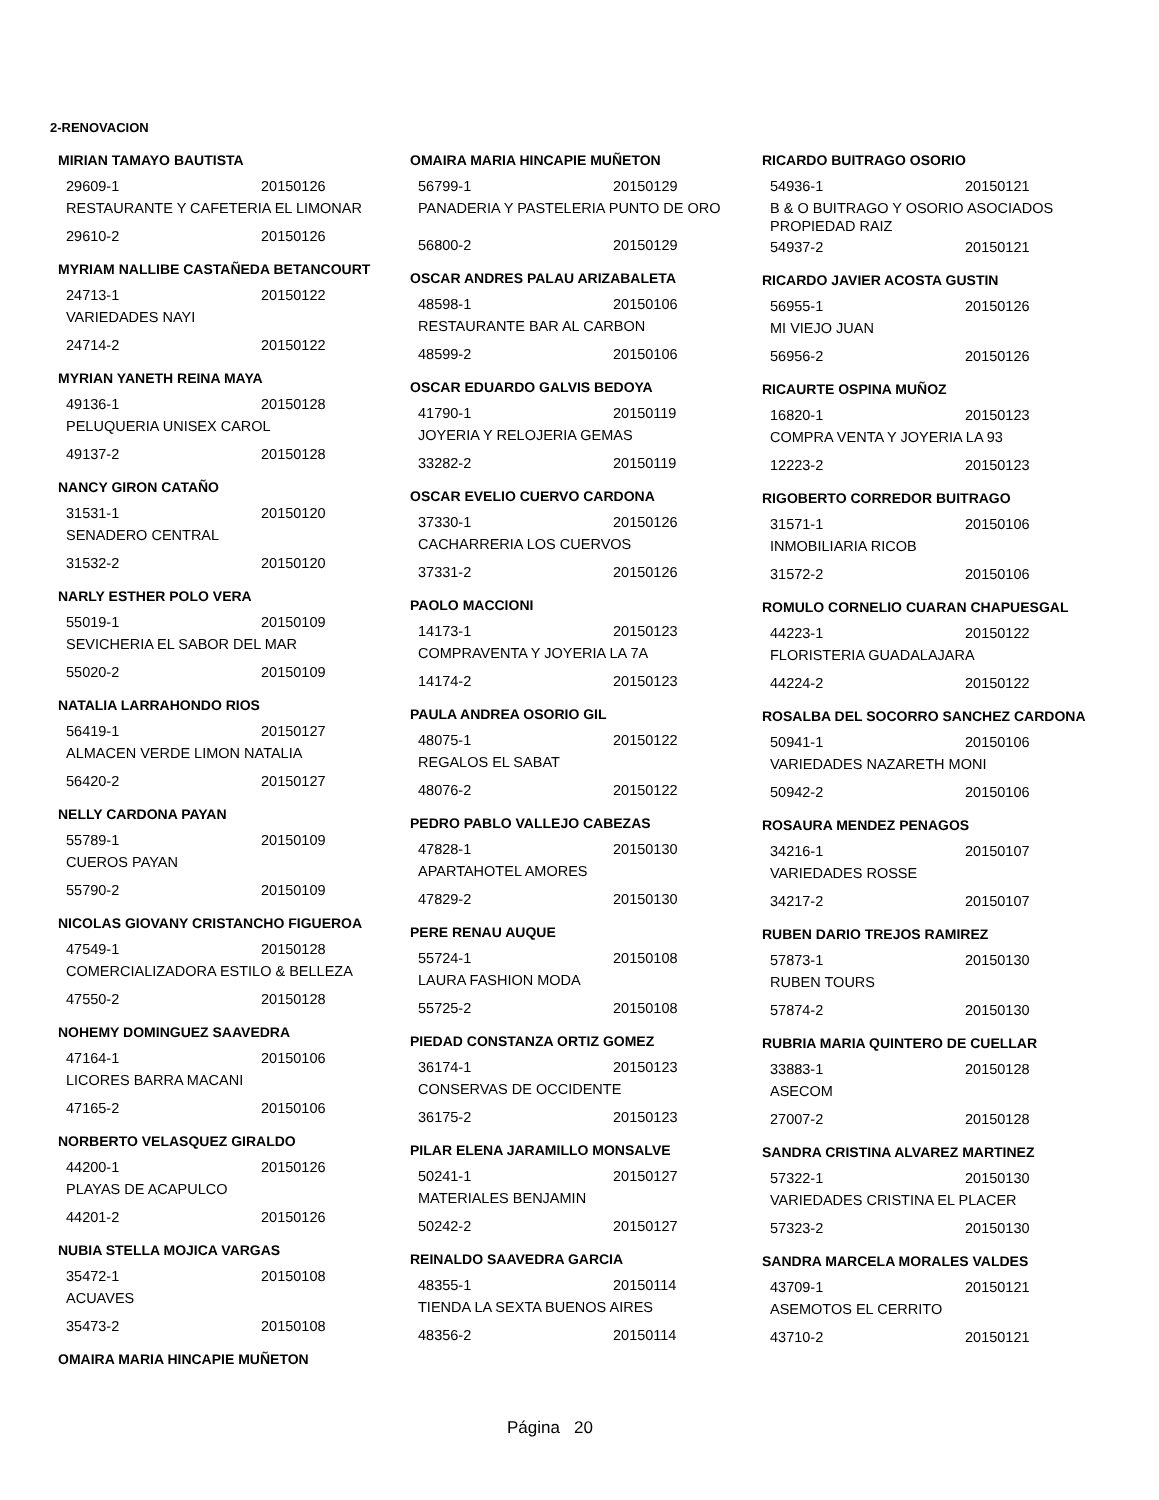2-RENOVACION
MIRIAN TAMAYO BAUTISTA
29609-1 20150126
RESTAURANTE Y CAFETERIA EL LIMONAR
29610-2 20150126
MYRIAM NALLIBE CASTAÑEDA BETANCOURT
24713-1 20150122
VARIEDADES NAYI
24714-2 20150122
MYRIAN YANETH REINA MAYA
49136-1 20150128
PELUQUERIA UNISEX CAROL
49137-2 20150128
NANCY GIRON CATAÑO
31531-1 20150120
SENADERO CENTRAL
31532-2 20150120
NARLY ESTHER POLO VERA
55019-1 20150109
SEVICHERIA EL SABOR DEL MAR
55020-2 20150109
NATALIA LARRAHONDO RIOS
56419-1 20150127
ALMACEN VERDE LIMON NATALIA
56420-2 20150127
NELLY CARDONA PAYAN
55789-1 20150109
CUEROS PAYAN
55790-2 20150109
NICOLAS GIOVANY CRISTANCHO FIGUEROA
47549-1 20150128
COMERCIALIZADORA ESTILO & BELLEZA
47550-2 20150128
NOHEMY DOMINGUEZ SAAVEDRA
47164-1 20150106
LICORES BARRA MACANI
47165-2 20150106
NORBERTO VELASQUEZ GIRALDO
44200-1 20150126
PLAYAS DE ACAPULCO
44201-2 20150126
NUBIA STELLA MOJICA VARGAS
35472-1 20150108
ACUAVES
35473-2 20150108
OMAIRA MARIA HINCAPIE MUÑETON
OMAIRA MARIA HINCAPIE MUÑETON
56799-1 20150129
PANADERIA Y PASTELERIA PUNTO DE ORO
56800-2 20150129
OSCAR ANDRES PALAU ARIZABALETA
48598-1 20150106
RESTAURANTE BAR AL CARBON
48599-2 20150106
OSCAR EDUARDO GALVIS BEDOYA
41790-1 20150119
JOYERIA Y RELOJERIA GEMAS
33282-2 20150119
OSCAR EVELIO CUERVO CARDONA
37330-1 20150126
CACHARRERIA LOS CUERVOS
37331-2 20150126
PAOLO MACCIONI
14173-1 20150123
COMPRAVENTA Y JOYERIA LA 7A
14174-2 20150123
PAULA ANDREA OSORIO GIL
48075-1 20150122
REGALOS EL SABAT
48076-2 20150122
PEDRO PABLO VALLEJO CABEZAS
47828-1 20150130
APARTAHOTEL AMORES
47829-2 20150130
PERE RENAU AUQUE
55724-1 20150108
LAURA FASHION MODA
55725-2 20150108
PIEDAD CONSTANZA ORTIZ GOMEZ
36174-1 20150123
CONSERVAS DE OCCIDENTE
36175-2 20150123
PILAR ELENA JARAMILLO MONSALVE
50241-1 20150127
MATERIALES BENJAMIN
50242-2 20150127
REINALDO SAAVEDRA GARCIA
48355-1 20150114
TIENDA LA SEXTA BUENOS AIRES
48356-2 20150114
RICARDO BUITRAGO OSORIO
54936-1 20150121
B & O BUITRAGO Y OSORIO ASOCIADOS PROPIEDAD RAIZ
54937-2 20150121
RICARDO JAVIER ACOSTA GUSTIN
56955-1 20150126
MI VIEJO JUAN
56956-2 20150126
RICAURTE OSPINA MUÑOZ
16820-1 20150123
COMPRA VENTA Y JOYERIA LA 93
12223-2 20150123
RIGOBERTO CORREDOR BUITRAGO
31571-1 20150106
INMOBILIARIA RICOB
31572-2 20150106
ROMULO CORNELIO CUARAN CHAPUESGAL
44223-1 20150122
FLORISTERIA GUADALAJARA
44224-2 20150122
ROSALBA DEL SOCORRO SANCHEZ CARDONA
50941-1 20150106
VARIEDADES NAZARETH MONI
50942-2 20150106
ROSAURA MENDEZ PENAGOS
34216-1 20150107
VARIEDADES ROSSE
34217-2 20150107
RUBEN DARIO TREJOS RAMIREZ
57873-1 20150130
RUBEN TOURS
57874-2 20150130
RUBRIA MARIA QUINTERO DE CUELLAR
33883-1 20150128
ASECOM
27007-2 20150128
SANDRA CRISTINA ALVAREZ MARTINEZ
57322-1 20150130
VARIEDADES CRISTINA EL PLACER
57323-2 20150130
SANDRA MARCELA MORALES VALDES
43709-1 20150121
ASEMOTOS EL CERRITO
43710-2 20150121
Página 20